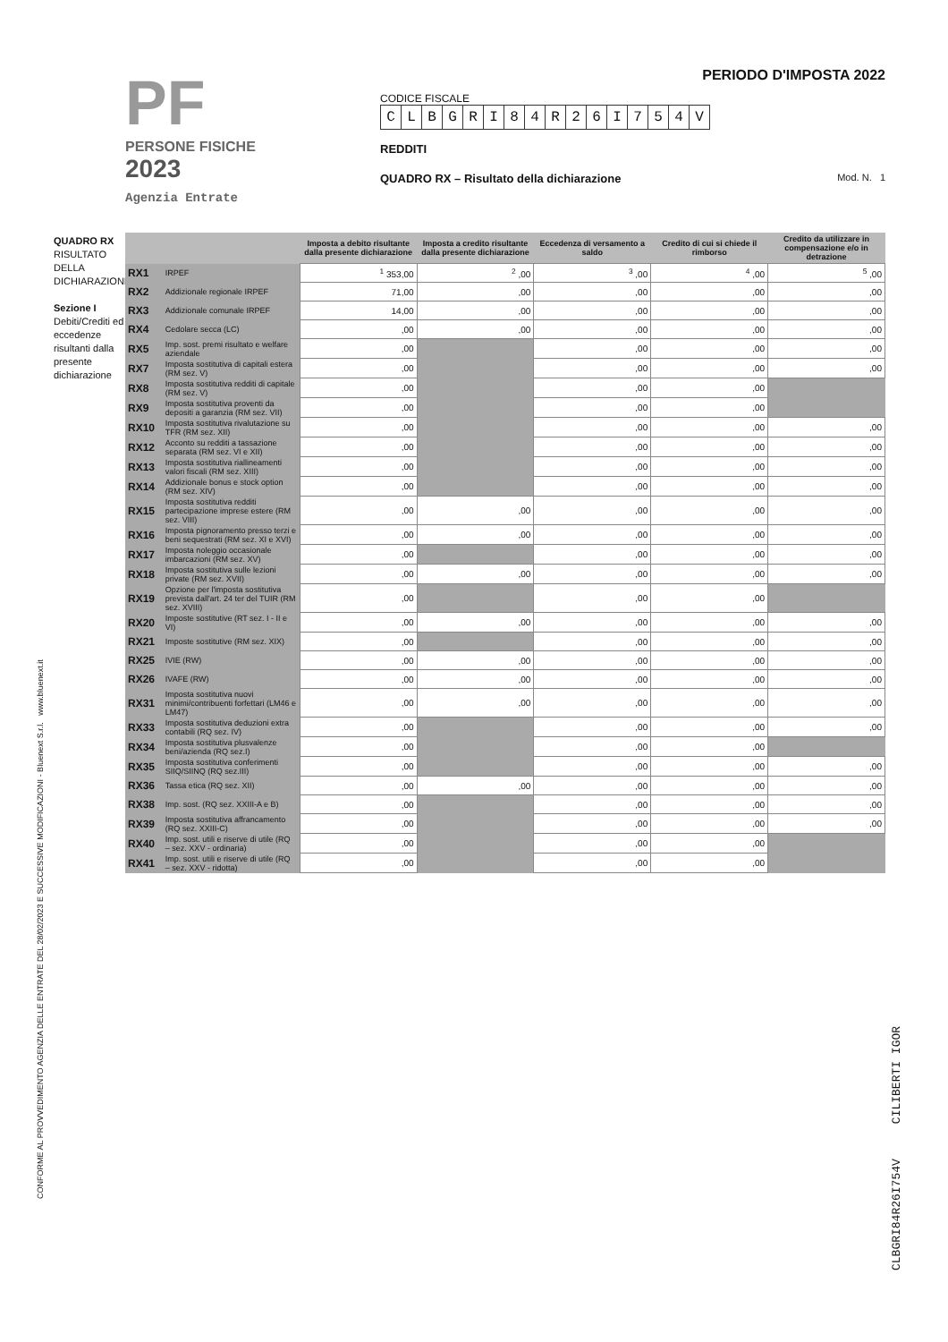PF
PERSONE FISICHE
2023
Agenzia Entrate
PERIODO D'IMPOSTA 2022
CODICE FISCALE
CLBGRI 84 R 26 I 754 V
REDDITI
QUADRO RX – Risultato della dichiarazione Mod. N. 1
QUADRO RX
RISULTATO DELLA DICHIARAZIONE
Sezione I
Debiti/Crediti ed eccedenze risultanti dalla presente dichiarazione
| | | Imposta a debito risultante dalla presente dichiarazione | Imposta a credito risultante dalla presente dichiarazione | Eccedenza di versamento a saldo | Credito di cui si chiede il rimborso | Credito da utilizzare in compensazione e/o in detrazione |
| --- | --- | --- | --- | --- | --- | --- |
| RX1 | IRPEF | <sup>1</sup> 353,00 | <sup>2</sup> ,00 | <sup>3</sup> ,00 | <sup>4</sup> ,00 | <sup>5</sup> ,00 |
| RX2 | Addizionale regionale IRPEF | 71,00 | ,00 | ,00 | ,00 | ,00 |
| RX3 | Addizionale comunale IRPEF | 14,00 | ,00 | ,00 | ,00 | ,00 |
| RX4 | Cedolare secca (LC) | ,00 | ,00 | ,00 | ,00 | ,00 |
| RX5 | Imp. sost. premi risultato e welfare aziendale | ,00 | | ,00 | ,00 | ,00 |
| RX7 | Imposta sostitutiva di capitali estera (RM sez. V) | ,00 | | ,00 | ,00 | ,00 |
| RX8 | Imposta sostitutiva redditi di capitale (RM sez. V) | ,00 | | ,00 | ,00 | |
| RX9 | Imposta sostitutiva proventi da depositi a garanzia (RM sez. VII) | ,00 | | ,00 | ,00 | |
| RX10 | Imposta sostitutiva rivalutazione su TFR (RM sez. XII) | ,00 | | ,00 | ,00 | ,00 |
| RX12 | Acconto su redditi a tassazione separata (RM sez. VI e XII) | ,00 | | ,00 | ,00 | ,00 |
| RX13 | Imposta sostitutiva riallineamenti valori fiscali (RM sez. XIII) | ,00 | | ,00 | ,00 | ,00 |
| RX14 | Addizionale bonus e stock option (RM sez. XIV) | ,00 | | ,00 | ,00 | ,00 |
| RX15 | Imposta sostitutiva redditi partecipazione imprese estere (RM sez. VIII) | ,00 | ,00 | ,00 | ,00 | ,00 |
| RX16 | Imposta pignoramento presso terzi e beni sequestrati (RM sez. XI e XVI) | ,00 | ,00 | ,00 | ,00 | ,00 |
| RX17 | Imposta noleggio occasionale imbarcazioni (RM sez. XV) | ,00 | | ,00 | ,00 | ,00 |
| RX18 | Imposta sostitutiva sulle lezioni private (RM sez. XVII) | ,00 | ,00 | ,00 | ,00 | ,00 |
| RX19 | Opzione per l'imposta sostitutiva prevista dall'art. 24 ter del TUIR (RM sez. XVIII) | ,00 | | ,00 | ,00 | |
| RX20 | Imposte sostitutive (RT sez. I - II e VI) | ,00 | ,00 | ,00 | ,00 | ,00 |
| RX21 | Imposte sostitutive (RM sez. XIX) | ,00 | | ,00 | ,00 | ,00 |
| RX25 | IVIE (RW) | ,00 | ,00 | ,00 | ,00 | ,00 |
| RX26 | IVAFE (RW) | ,00 | ,00 | ,00 | ,00 | ,00 |
| RX31 | Imposta sostitutiva nuovi minimi/contribuenti forfettari (LM46 e LM47) | ,00 | ,00 | ,00 | ,00 | ,00 |
| RX33 | Imposta sostitutiva deduzioni extra contabili (RQ sez. IV) | ,00 | | ,00 | ,00 | ,00 |
| RX34 | Imposta sostitutiva plusvalenze beni/azienda (RQ sez.I) | ,00 | | ,00 | ,00 | |
| RX35 | Imposta sostitutiva conferimenti SIIQ/SIINQ (RQ sez.III) | ,00 | | ,00 | ,00 | ,00 |
| RX36 | Tassa etica (RQ sez. XII) | ,00 | ,00 | ,00 | ,00 | ,00 |
| RX38 | Imp. sost. (RQ sez. XXIII-A e B) | ,00 | | ,00 | ,00 | ,00 |
| RX39 | Imposta sostitutiva affrancamento (RQ sez. XXIII-C) | ,00 | | ,00 | ,00 | ,00 |
| RX40 | Imp. sost. utili e riserve di utile (RQ – sez. XXV - ordinaria) | ,00 | | ,00 | ,00 | |
| RX41 | Imp. sost. utili e riserve di utile (RQ – sez. XXV - ridotta) | ,00 | | ,00 | ,00 | |
CONFORME AL PROVVEDIMENTO AGENZIA DELLE ENTRATE DEL 28/02/2023 E SUCCESSIVE MODIFICAZIONI - Bluenext S.r.l. www.bluenext.it
CLBGRI84R26I754V CILIBERTI IGOR